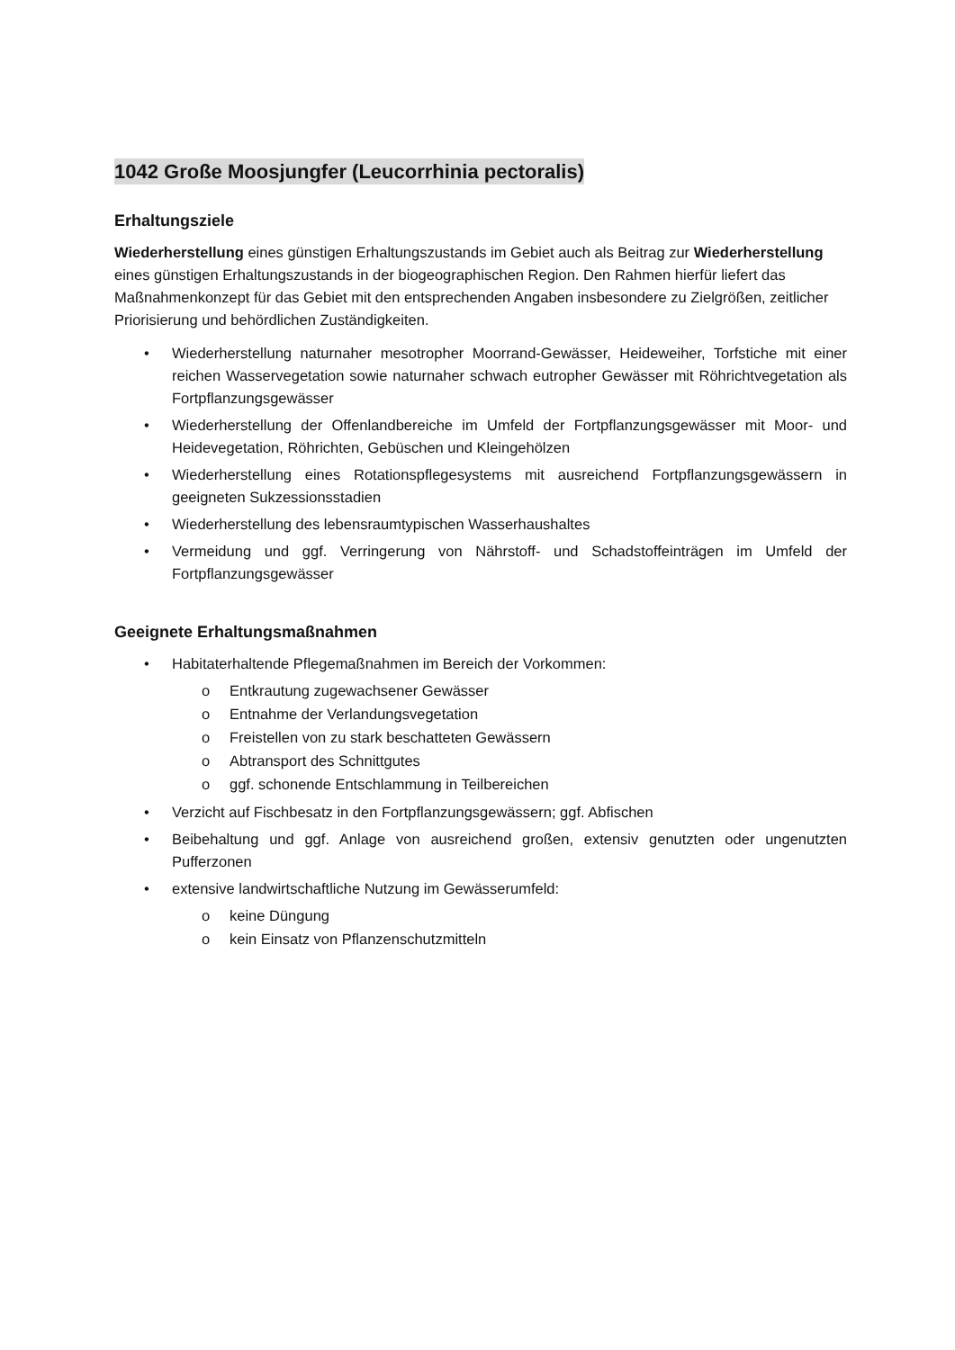1042 Große Moosjungfer (Leucorrhinia pectoralis)
Erhaltungsziele
Wiederherstellung eines günstigen Erhaltungszustands im Gebiet auch als Beitrag zur Wiederherstellung eines günstigen Erhaltungszustands in der biogeographischen Region. Den Rahmen hierfür liefert das Maßnahmenkonzept für das Gebiet mit den entsprechenden Angaben insbesondere zu Zielgrößen, zeitlicher Priorisierung und behördlichen Zuständigkeiten.
• Wiederherstellung naturnaher mesotropher Moorrand-Gewässer, Heideweiher, Torfstiche mit einer reichen Wasservegetation sowie naturnaher schwach eutropher Gewässer mit Röhrichtvegetation als Fortpflanzungsgewässer
• Wiederherstellung der Offenlandbereiche im Umfeld der Fortpflanzungsgewässer mit Moor- und Heidevegetation, Röhrichten, Gebüschen und Kleingehölzen
• Wiederherstellung eines Rotationspflegesystems mit ausreichend Fortpflanzungsgewässern in geeigneten Sukzessionsstadien
• Wiederherstellung des lebensraumtypischen Wasserhaushaltes
• Vermeidung und ggf. Verringerung von Nährstoff- und Schadstoffeinträgen im Umfeld der Fortpflanzungsgewässer
Geeignete Erhaltungsmaßnahmen
• Habitaterhaltende Pflegemaßnahmen im Bereich der Vorkommen:
o Entkrautung zugewachsener Gewässer
o Entnahme der Verlandungsvegetation
o Freistellen von zu stark beschatteten Gewässern
o Abtransport des Schnittgutes
o ggf. schonende Entschlammung in Teilbereichen
• Verzicht auf Fischbesatz in den Fortpflanzungsgewässern; ggf. Abfischen
• Beibehaltung und ggf. Anlage von ausreichend großen, extensiv genutzten oder ungenutzten Pufferzonen
• extensive landwirtschaftliche Nutzung im Gewässerumfeld:
o keine Düngung
o kein Einsatz von Pflanzenschutzmitteln